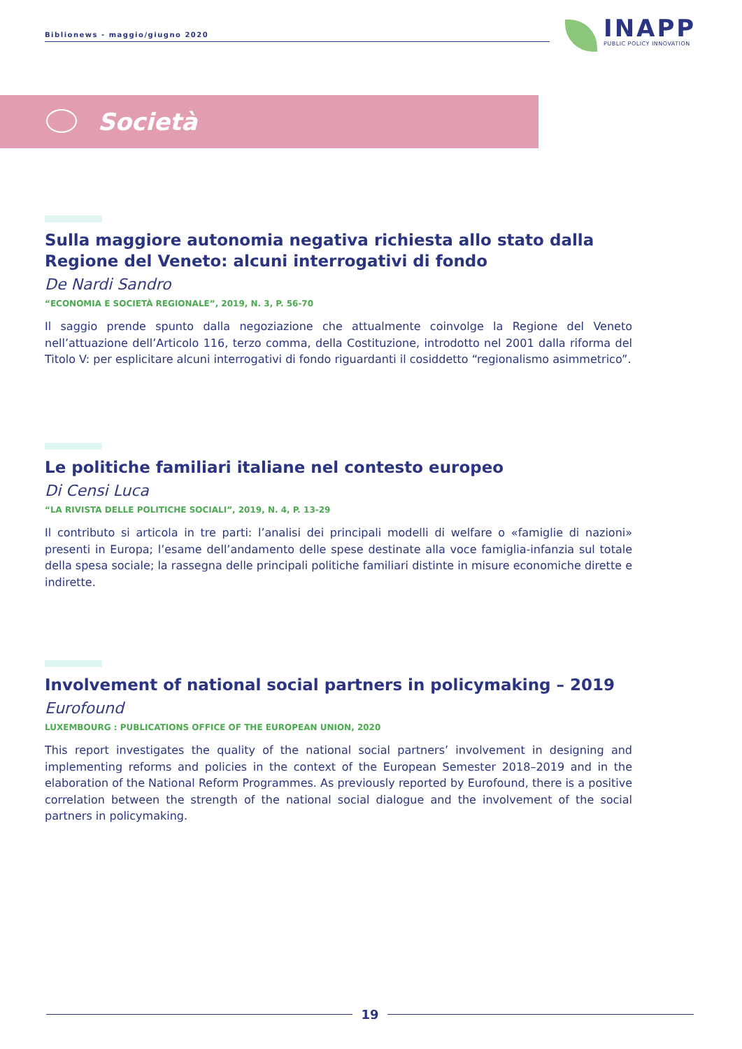Biblionews - maggio/giugno 2020
INAPP
PUBLIC POLICY INNOVATION
Società
Sulla maggiore autonomia negativa richiesta allo stato dalla Regione del Veneto: alcuni interrogativi di fondo
De Nardi Sandro
“ECONOMIA E SOCIETÀ REGIONALE”, 2019, N. 3, P. 56-70
Il saggio prende spunto dalla negoziazione che attualmente coinvolge la Regione del Veneto nell’attuazione dell’Articolo 116, terzo comma, della Costituzione, introdotto nel 2001 dalla riforma del Titolo V: per esplicitare alcuni interrogativi di fondo riguardanti il cosiddetto “regionalismo asimmetrico”.
Le politiche familiari italiane nel contesto europeo
Di Censi Luca
“LA RIVISTA DELLE POLITICHE SOCIALI”, 2019, N. 4, P. 13-29
Il contributo si articola in tre parti: l’analisi dei principali modelli di welfare o «famiglie di nazioni» presenti in Europa; l’esame dell’andamento delle spese destinate alla voce famiglia-infanzia sul totale della spesa sociale; la rassegna delle principali politiche familiari distinte in misure economiche dirette e indirette.
Involvement of national social partners in policymaking – 2019
Eurofound
LUXEMBOURG : PUBLICATIONS OFFICE OF THE EUROPEAN UNION, 2020
This report investigates the quality of the national social partners’ involvement in designing and implementing reforms and policies in the context of the European Semester 2018–2019 and in the elaboration of the National Reform Programmes. As previously reported by Eurofound, there is a positive correlation between the strength of the national social dialogue and the involvement of the social partners in policymaking.
19